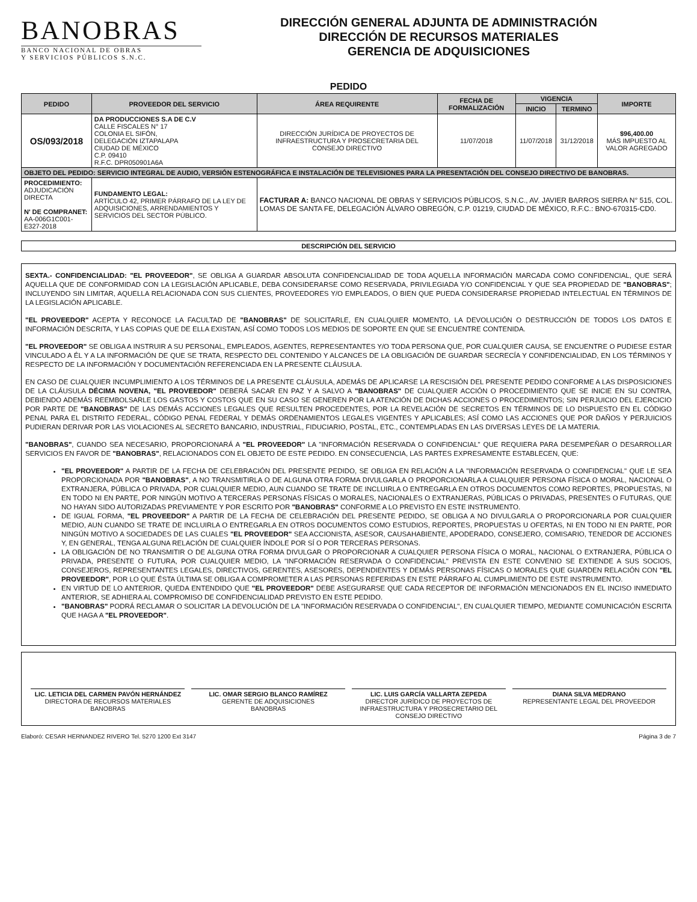BANOBRAS
BANCO NACIONAL DE OBRAS
Y SERVICIOS PÚBLICOS S.N.C.
DIRECCIÓN GENERAL ADJUNTA DE ADMINISTRACIÓN
DIRECCIÓN DE RECURSOS MATERIALES
GERENCIA DE ADQUISICIONES
PEDIDO
| PEDIDO | PROVEEDOR DEL SERVICIO | ÁREA REQUIRENTE | FECHA DE FORMALIZACIÓN | VIGENCIA | | IMPORTE |
| --- | --- | --- | --- | --- | --- | --- |
| | | | | INICIO | TERMINO | |
| OS/093/2018 | DA PRODUCCIONES S.A DE C.V CALLE FISCALES N° 17 COLONIA EL SIFÓN, DELEGACIÓN IZTAPALAPA CIUDAD DE MÉXICO C.P. 09410 R.F.C. DPR050901A6A | DIRECCIÓN JURÍDICA DE PROYECTOS DE INFRAESTRUCTURA Y PROSECRETARIA DEL CONSEJO DIRECTIVO | 11/07/2018 | 11/07/2018 | 31/12/2018 | $96,400.00 MÁS IMPUESTO AL VALOR AGREGADO |
| OBJETO DEL PEDIDO: SERVICIO INTEGRAL DE AUDIO, VERSIÓN ESTENOGRÁFICA E INSTALACIÓN DE TELEVISIONES PARA LA PRESENTACIÓN DEL CONSEJO DIRECTIVO DE BANOBRAS. | | | | | | |
| PROCEDIMIENTO: ADJUDICACIÓN DIRECTA N' DE COMPRANET: AA-006G1C001-E327-2018 | FUNDAMENTO LEGAL: ARTÍCULO 42, PRIMER PÁRRAFO DE LA LEY DE ADQUISICIONES, ARRENDAMIENTOS Y SERVICIOS DEL SECTOR PÚBLICO. | FACTURAR A: BANCO NACIONAL DE OBRAS Y SERVICIOS PÚBLICOS, S.N.C., AV. JAVIER BARROS SIERRA N° 515, COL. LOMAS DE SANTA FE, DELEGACIÓN ÁLVARO OBREGÓN, C.P. 01219, CIUDAD DE MÉXICO, R.F.C.: BNO-670315-CD0. | | | | |
| DESCRIPCIÓN DEL SERVICIO |
| --- |
SEXTA.- CONFIDENCIALIDAD: "EL PROVEEDOR", SE OBLIGA A GUARDAR ABSOLUTA CONFIDENCIALIDAD DE TODA AQUELLA INFORMACIÓN MARCADA COMO CONFIDENCIAL, QUE SERÁ AQUELLA QUE DE CONFORMIDAD CON LA LEGISLACIÓN APLICABLE, DEBA CONSIDERARSE COMO RESERVADA, PRIVILEGIADA Y/O CONFIDENCIAL Y QUE SEA PROPIEDAD DE "BANOBRAS"; INCLUYENDO SIN LIMITAR, AQUELLA RELACIONADA CON SUS CLIENTES, PROVEEDORES Y/O EMPLEADOS, O BIEN QUE PUEDA CONSIDERARSE PROPIEDAD INTELECTUAL EN TÉRMINOS DE LA LEGISLACIÓN APLICABLE.
"EL PROVEEDOR" ACEPTA Y RECONOCE LA FACULTAD DE "BANOBRAS" DE SOLICITARLE, EN CUALQUIER MOMENTO, LA DEVOLUCIÓN O DESTRUCCIÓN DE TODOS LOS DATOS E INFORMACIÓN DESCRITA, Y LAS COPIAS QUE DE ELLA EXISTAN, ASÍ COMO TODOS LOS MEDIOS DE SOPORTE EN QUE SE ENCUENTRE CONTENIDA.
"EL PROVEEDOR" SE OBLIGA A INSTRUIR A SU PERSONAL, EMPLEADOS, AGENTES, REPRESENTANTES Y/O TODA PERSONA QUE, POR CUALQUIER CAUSA, SE ENCUENTRE O PUDIESE ESTAR VINCULADO A ÉL Y A LA INFORMACIÓN DE QUE SE TRATA, RESPECTO DEL CONTENIDO Y ALCANCES DE LA OBLIGACIÓN DE GUARDAR SECRECÍA Y CONFIDENCIALIDAD, EN LOS TÉRMINOS Y RESPECTO DE LA INFORMACIÓN Y DOCUMENTACIÓN REFERENCIADA EN LA PRESENTE CLÁUSULA.
EN CASO DE CUALQUIER INCUMPLIMIENTO A LOS TÉRMINOS DE LA PRESENTE CLÁUSULA, ADEMÁS DE APLICARSE LA RESCISIÓN DEL PRESENTE PEDIDO CONFORME A LAS DISPOSICIONES DE LA CLÁUSULA DÉCIMA NOVENA, "EL PROVEEDOR" DEBERÁ SACAR EN PAZ Y A SALVO A "BANOBRAS" DE CUALQUIER ACCIÓN O PROCEDIMIENTO QUE SE INICIE EN SU CONTRA, DEBIENDO ADEMÁS REEMBOLSARLE LOS GASTOS Y COSTOS QUE EN SU CASO SE GENEREN POR LA ATENCIÓN DE DICHAS ACCIONES O PROCEDIMIENTOS; SIN PERJUICIO DEL EJERCICIO POR PARTE DE "BANOBRAS" DE LAS DEMÁS ACCIONES LEGALES QUE RESULTEN PROCEDENTES, POR LA REVELACIÓN DE SECRETOS EN TÉRMINOS DE LO DISPUESTO EN EL CÓDIGO PENAL PARA EL DISTRITO FEDERAL, CÓDIGO PENAL FEDERAL Y DEMÁS ORDENAMIENTOS LEGALES VIGENTES Y APLICABLES; ASÍ COMO LAS ACCIONES QUE POR DAÑOS Y PERJUICIOS PUDIERAN DERIVAR POR LAS VIOLACIONES AL SECRETO BANCARIO, INDUSTRIAL, FIDUCIARIO, POSTAL, ETC., CONTEMPLADAS EN LAS DIVERSAS LEYES DE LA MATERIA.
"BANOBRAS", CUANDO SEA NECESARIO, PROPORCIONARÁ A "EL PROVEEDOR" LA "INFORMACIÓN RESERVADA O CONFIDENCIAL" QUE REQUIERA PARA DESEMPEÑAR O DESARROLLAR SERVICIOS EN FAVOR DE "BANOBRAS", RELACIONADOS CON EL OBJETO DE ESTE PEDIDO. EN CONSECUENCIA, LAS PARTES EXPRESAMENTE ESTABLECEN, QUE:
"EL PROVEEDOR" A PARTIR DE LA FECHA DE CELEBRACIÓN DEL PRESENTE PEDIDO, SE OBLIGA EN RELACIÓN A LA "INFORMACIÓN RESERVADA O CONFIDENCIAL" QUE LE SEA PROPORCIONADA POR "BANOBRAS", A NO TRANSMITIRLA O DE ALGUNA OTRA FORMA DIVULGARLA O PROPORCIONARLA A CUALQUIER PERSONA FÍSICA O MORAL, NACIONAL O EXTRANJERA, PÚBLICA O PRIVADA, POR CUALQUIER MEDIO, AUN CUANDO SE TRATE DE INCLUIRLA O ENTREGARLA EN OTROS DOCUMENTOS COMO REPORTES, PROPUESTAS, NI EN TODO NI EN PARTE, POR NINGÚN MOTIVO A TERCERAS PERSONAS FÍSICAS O MORALES, NACIONALES O EXTRANJERAS, PÚBLICAS O PRIVADAS, PRESENTES O FUTURAS, QUE NO HAYAN SIDO AUTORIZADAS PREVIAMENTE Y POR ESCRITO POR "BANOBRAS" CONFORME A LO PREVISTO EN ESTE INSTRUMENTO.
DE IGUAL FORMA, "EL PROVEEDOR" A PARTIR DE LA FECHA DE CELEBRACIÓN DEL PRESENTE PEDIDO, SE OBLIGA A NO DIVULGARLA O PROPORCIONARLA POR CUALQUIER MEDIO, AUN CUANDO SE TRATE DE INCLUIRLA O ENTREGARLA EN OTROS DOCUMENTOS COMO ESTUDIOS, REPORTES, PROPUESTAS U OFERTAS, NI EN TODO NI EN PARTE, POR NINGÚN MOTIVO A SOCIEDADES DE LAS CUALES "EL PROVEEDOR" SEA ACCIONISTA, ASESOR, CAUSAHABIENTE, APODERADO, CONSEJERO, COMISARIO, TENEDOR DE ACCIONES Y, EN GENERAL, TENGA ALGUNA RELACIÓN DE CUALQUIER ÍNDOLE POR SÍ O POR TERCERAS PERSONAS.
LA OBLIGACIÓN DE NO TRANSMITIR O DE ALGUNA OTRA FORMA DIVULGAR O PROPORCIONAR A CUALQUIER PERSONA FÍSICA O MORAL, NACIONAL O EXTRANJERA, PÚBLICA O PRIVADA, PRESENTE O FUTURA, POR CUALQUIER MEDIO, LA "INFORMACIÓN RESERVADA O CONFIDENCIAL" PREVISTA EN ESTE CONVENIO SE EXTIENDE A SUS SOCIOS, CONSEJEROS, REPRESENTANTES LEGALES, DIRECTIVOS, GERENTES, ASESORES, DEPENDIENTES Y DEMÁS PERSONAS FÍSICAS O MORALES QUE GUARDEN RELACIÓN CON "EL PROVEEDOR", POR LO QUE ÉSTA ÚLTIMA SE OBLIGA A COMPROMETER A LAS PERSONAS REFERIDAS EN ESTE PÁRRAFO AL CUMPLIMIENTO DE ESTE INSTRUMENTO.
EN VIRTUD DE LO ANTERIOR, QUEDA ENTENDIDO QUE "EL PROVEEDOR" DEBE ASEGURARSE QUE CADA RECEPTOR DE INFORMACIÓN MENCIONADOS EN EL INCISO INMEDIATO ANTERIOR, SE ADHIERA AL COMPROMISO DE CONFIDENCIALIDAD PREVISTO EN ESTE PEDIDO.
"BANOBRAS" PODRÁ RECLAMAR O SOLICITAR LA DEVOLUCIÓN DE LA "INFORMACIÓN RESERVADA O CONFIDENCIAL", EN CUALQUIER TIEMPO, MEDIANTE COMUNICACIÓN ESCRITA QUE HAGA A "EL PROVEEDOR".
LIC. LETICIA DEL CARMEN PAVÓN HERNÁNDEZ
DIRECTORA DE RECURSOS MATERIALES
BANOBRAS
LIC. OMAR SERGIO BLANCO RAMÍREZ
GERENTE DE ADQUISICIONES
BANOBRAS
LIC. LUIS GARCÍA VALLARTA ZEPEDA
DIRECTOR JURÍDICO DE PROYECTOS DE INFRAESTRUCTURA Y PROSECRETARIO DEL CONSEJO DIRECTIVO
DIANA SILVA MEDRANO
REPRESENTANTE LEGAL DEL PROVEEDOR
Elaboró: CESAR HERNANDEZ RIVERO Tel. 5270 1200 Ext 3147 Página 3 de 7